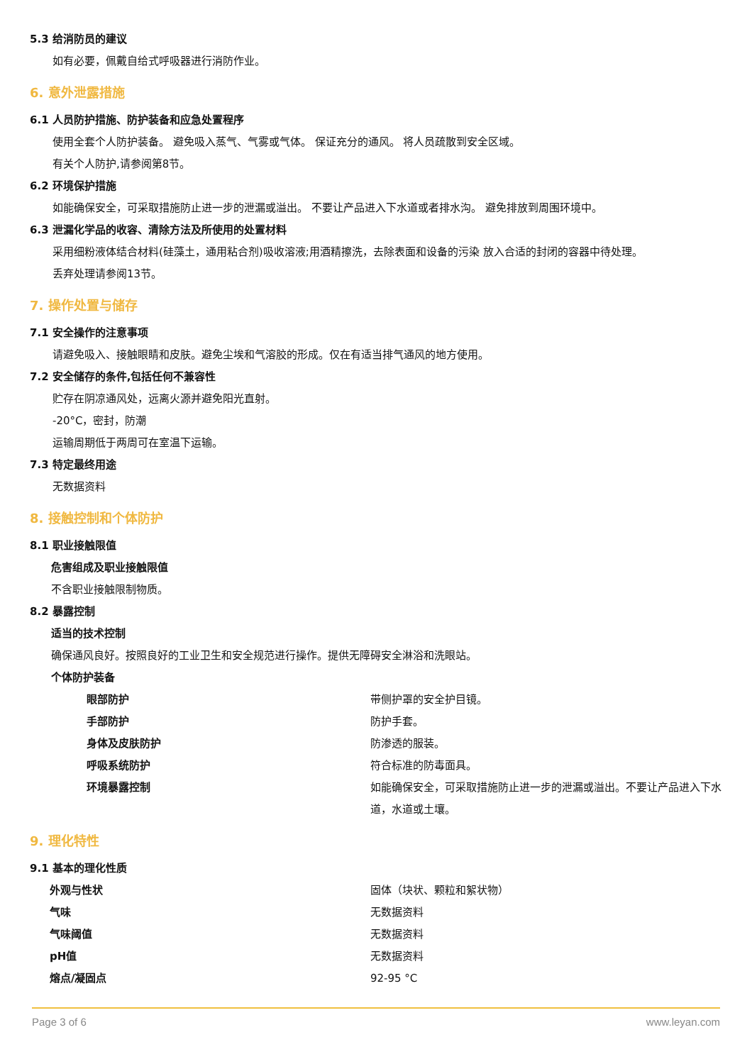5.3 给消防员的建议
如有必要，佩戴自给式呼吸器进行消防作业。
6. 意外泄露措施
6.1 人员防护措施、防护装备和应急处置程序
使用全套个人防护装备。 避免吸入蒸气、气雾或气体。 保证充分的通风。 将人员疏散到安全区域。
有关个人防护,请参阅第8节。
6.2 环境保护措施
如能确保安全，可采取措施防止进一步的泄漏或溢出。 不要让产品进入下水道或者排水沟。 避免排放到周围环境中。
6.3 泄漏化学品的收容、清除方法及所使用的处置材料
采用细粉液体结合材料(硅藻土，通用粘合剂)吸收溶液;用酒精擦洗，去除表面和设备的污染 放入合适的封闭的容器中待处理。
丢弃处理请参阅13节。
7. 操作处置与储存
7.1 安全操作的注意事项
请避免吸入、接触眼睛和皮肤。避免尘埃和气溶胶的形成。仅在有适当排气通风的地方使用。
7.2 安全储存的条件,包括任何不兼容性
贮存在阴凉通风处，远离火源并避免阳光直射。
-20°C，密封，防潮
运输周期低于两周可在室温下运输。
7.3 特定最终用途
无数据资料
8. 接触控制和个体防护
8.1 职业接触限值
危害组成及职业接触限值
不含职业接触限制物质。
8.2 暴露控制
适当的技术控制
确保通风良好。按照良好的工业卫生和安全规范进行操作。提供无障碍安全淋浴和洗眼站。
个体防护装备
| 眼部防护 | 带侧护罩的安全护目镜。 |
| 手部防护 | 防护手套。 |
| 身体及皮肤防护 | 防渗透的服装。 |
| 呼吸系统防护 | 符合标准的防毒面具。 |
| 环境暴露控制 | 如能确保安全，可采取措施防止进一步的泄漏或溢出。不要让产品进入下水道，水道或土壤。 |
9. 理化特性
9.1 基本的理化性质
| 外观与性状 | 固体（块状、颗粒和絮状物） |
| 气味 | 无数据资料 |
| 气味阈值 | 无数据资料 |
| pH值 | 无数据资料 |
| 熔点/凝固点 | 92-95 °C |
Page 3 of 6 www.leyan.com